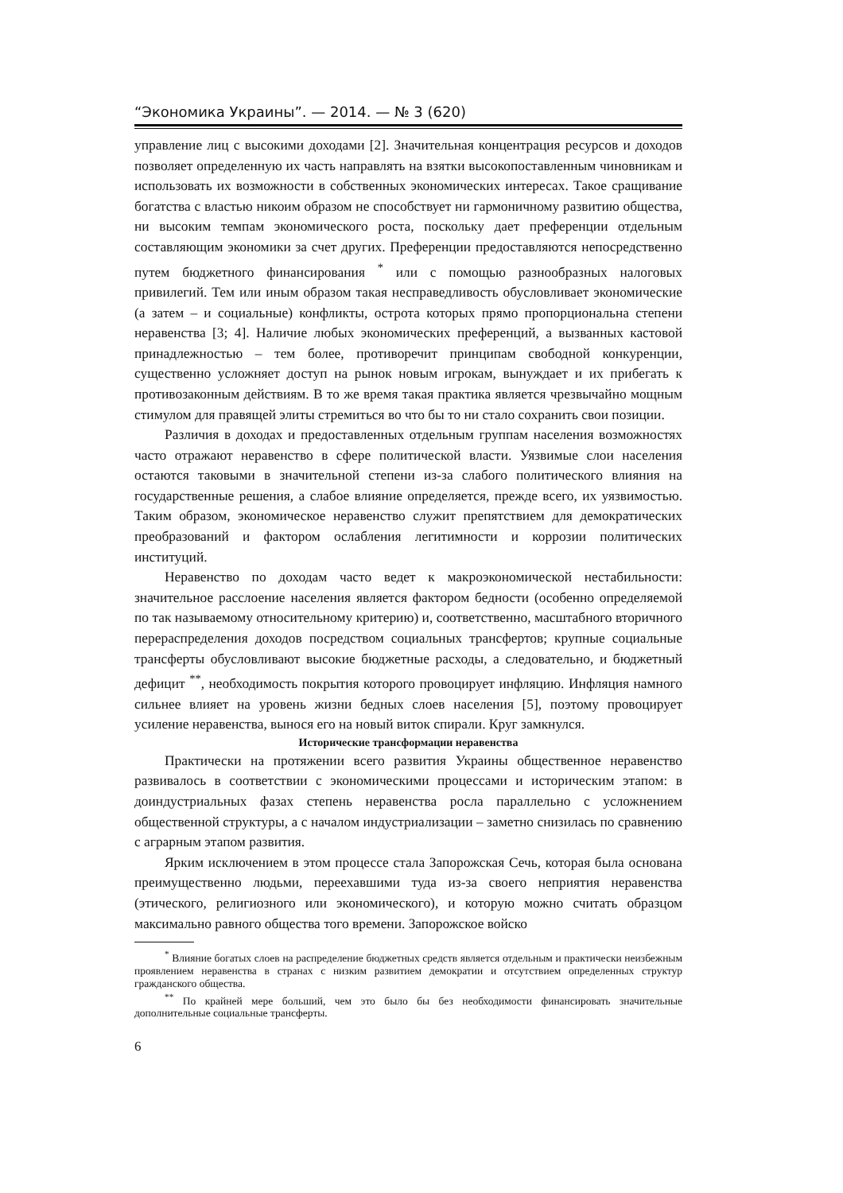“Экономика Украины”. — 2014. — № 3 (620)
управление лиц с высокими доходами [2]. Значительная концентрация ресурсов и доходов позволяет определенную их часть направлять на взятки высокопоставленным чиновникам и использовать их возможности в собственных экономических интересах. Такое сращивание богатства с властью никоим образом не способствует ни гармоничному развитию общества, ни высоким темпам экономического роста, поскольку дает преференции отдельным составляющим экономики за счет других. Преференции предоставляются непосредственно путем бюджетного финансирования <sup>*</sup> или с помощью разнообразных налоговых привилегий. Тем или иным образом такая несправедливость обусловливает экономические (а затем – и социальные) конфликты, острота которых прямо пропорциональна степени неравенства [3; 4]. Наличие любых экономических преференций, а вызванных кастовой принадлежностью – тем более, противоречит принципам свободной конкуренции, существенно усложняет доступ на рынок новым игрокам, вынуждает и их прибегать к противозаконным действиям. В то же время такая практика является чрезвычайно мощным стимулом для правящей элиты стремиться во что бы то ни стало сохранить свои позиции.
Различия в доходах и предоставленных отдельным группам населения возможностях часто отражают неравенство в сфере политической власти. Уязвимые слои населения остаются таковыми в значительной степени из-за слабого политического влияния на государственные решения, а слабое влияние определяется, прежде всего, их уязвимостью. Таким образом, экономическое неравенство служит препятствием для демократических преобразований и фактором ослабления легитимности и коррозии политических институций.
Неравенство по доходам часто ведет к макроэкономической нестабильности: значительное расслоение населения является фактором бедности (особенно определяемой по так называемому относительному критерию) и, соответственно, масштабного вторичного перераспределения доходов посредством социальных трансфертов; крупные социальные трансферты обусловливают высокие бюджетные расходы, а следовательно, и бюджетный дефицит <sup>**</sup>, необходимость покрытия которого провоцирует инфляцию. Инфляция намного сильнее влияет на уровень жизни бедных слоев населения [5], поэтому провоцирует усиление неравенства, вынося его на новый виток спирали. Круг замкнулся.
Исторические трансформации неравенства
Практически на протяжении всего развития Украины общественное неравенство развивалось в соответствии с экономическими процессами и историческим этапом: в доиндустриальных фазах степень неравенства росла параллельно с усложнением общественной структуры, а с началом индустриализации – заметно снизилась по сравнению с аграрным этапом развития.
Ярким исключением в этом процессе стала Запорожская Сечь, которая была основана преимущественно людьми, переехавшими туда из-за своего неприятия неравенства (этического, религиозного или экономического), и которую можно считать образцом максимально равного общества того времени. Запорожское войско
<sup>*</sup> Влияние богатых слоев на распределение бюджетных средств является отдельным и практически неизбежным проявлением неравенства в странах с низким развитием демократии и отсутствием определенных структур гражданского общества.
<sup>**</sup> По крайней мере больший, чем это было бы без необходимости финансировать значительные дополнительные социальные трансферты.
6